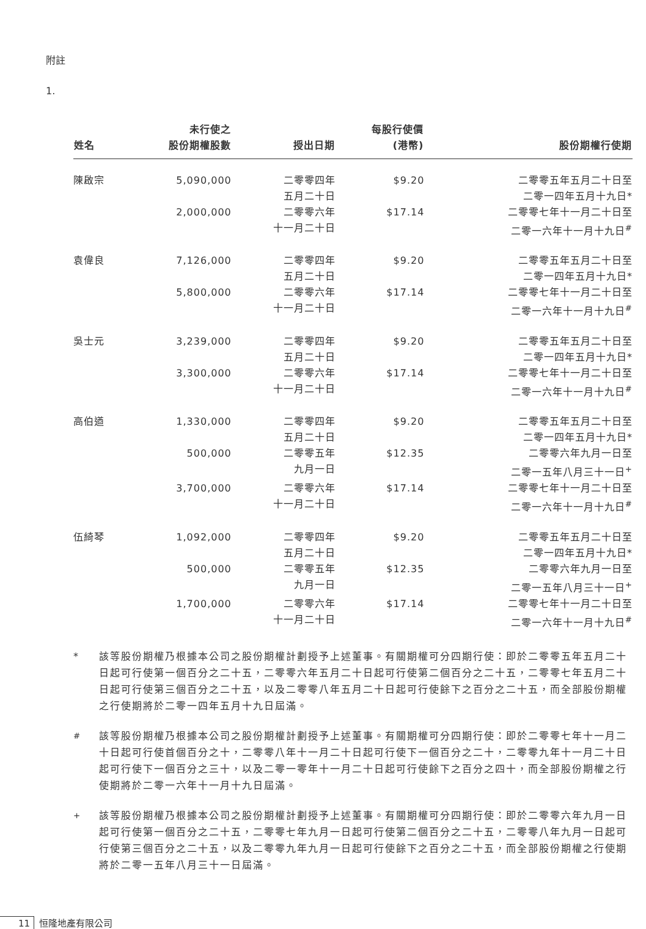附註
1.
| 姓名 | 未行使之 股份期權股數 | 授出日期 | 每股行使價 (港幣) | 股份期權行使期 |
| --- | --- | --- | --- | --- |
| 陳啟宗 | 5,090,000 | 二零零四年 五月二十日 | $9.20 | 二零零五年五月二十日至 二零一四年五月十九日* |
| | 2,000,000 | 二零零六年 十一月二十日 | $17.14 | 二零零七年十一月二十日至 二零一六年十一月十九日<sup>#</sup> |
| 袁偉良 | 7,126,000 | 二零零四年 五月二十日 | $9.20 | 二零零五年五月二十日至 二零一四年五月十九日* |
| | 5,800,000 | 二零零六年 十一月二十日 | $17.14 | 二零零七年十一月二十日至 二零一六年十一月十九日<sup>#</sup> |
| 吳士元 | 3,239,000 | 二零零四年 五月二十日 | $9.20 | 二零零五年五月二十日至 二零一四年五月十九日* |
| | 3,300,000 | 二零零六年 十一月二十日 | $17.14 | 二零零七年十一月二十日至 二零一六年十一月十九日<sup>#</sup> |
| 高伯遒 | 1,330,000 | 二零零四年 五月二十日 | $9.20 | 二零零五年五月二十日至 二零一四年五月十九日* |
| | 500,000 | 二零零五年 九月一日 | $12.35 | 二零零六年九月一日至 二零一五年八月三十一日<sup>+</sup> |
| | 3,700,000 | 二零零六年 十一月二十日 | $17.14 | 二零零七年十一月二十日至 二零一六年十一月十九日<sup>#</sup> |
| 伍綺琴 | 1,092,000 | 二零零四年 五月二十日 | $9.20 | 二零零五年五月二十日至 二零一四年五月十九日* |
| | 500,000 | 二零零五年 九月一日 | $12.35 | 二零零六年九月一日至 二零一五年八月三十一日<sup>+</sup> |
| | 1,700,000 | 二零零六年 十一月二十日 | $17.14 | 二零零七年十一月二十日至 二零一六年十一月十九日<sup>#</sup> |
* 該等股份期權乃根據本公司之股份期權計劃授予上述董事。有關期權可分四期行使：即於二零零五年五月二十日起可行使第一個百分之二十五，二零零六年五月二十日起可行使第二個百分之二十五，二零零七年五月二十日起可行使第三個百分之二十五，以及二零零八年五月二十日起可行使餘下之百分之二十五，而全部股份期權之行使期將於二零一四年五月十九日屆滿。
<sup>#</sup> 該等股份期權乃根據本公司之股份期權計劃授予上述董事。有關期權可分四期行使：即於二零零七年十一月二十日起可行使首個百分之十，二零零八年十一月二十日起可行使下一個百分之二十，二零零九年十一月二十日起可行使下一個百分之三十，以及二零一零年十一月二十日起可行使餘下之百分之四十，而全部股份期權之行使期將於二零一六年十一月十九日屆滿。
<sup>+</sup> 該等股份期權乃根據本公司之股份期權計劃授予上述董事。有關期權可分四期行使：即於二零零六年九月一日起可行使第一個百分之二十五，二零零七年九月一日起可行使第二個百分之二十五，二零零八年九月一日起可行使第三個百分之二十五，以及二零零九年九月一日起可行使餘下之百分之二十五，而全部股份期權之行使期將於二零一五年八月三十一日屆滿。
11 恒隆地產有限公司